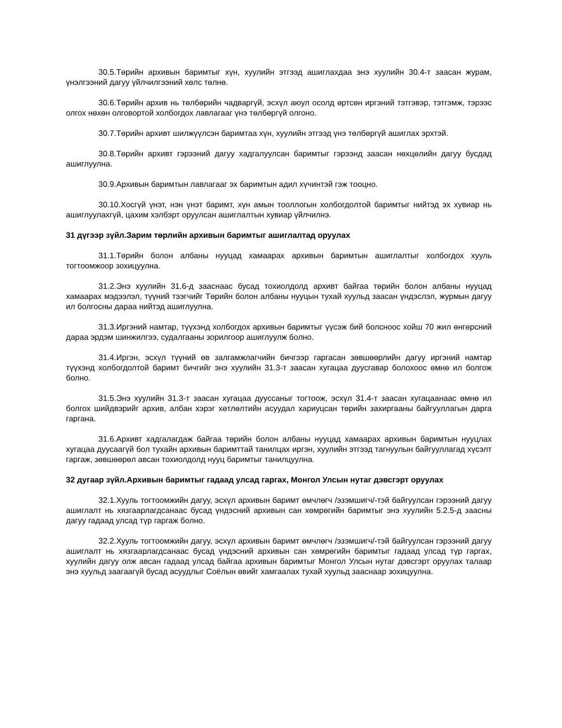30.5.Төрийн архивын баримтыг хүн, хуулийн этгээд ашиглахдаа энэ хуулийн 30.4-т заасан журам, үнэлгээний дагуу үйлчилгээний хөлс төлнө.
30.6.Төрийн архив нь төлбөрийн чадваргүй, эсхүл аюул осолд өртсөн иргэний тэтгэвэр, тэтгэмж, тэрээс олгох нөхөн олговортой холбогдох лавлагааг үнэ төлбөргүй олгоно.
30.7.Төрийн архивт шилжүүлсэн баримтаа хүн, хуулийн этгээд үнэ төлбөргүй ашиглах эрхтэй.
30.8.Төрийн архивт гэрээний дагуу хадгалуулсан баримтыг гэрээнд заасан нөхцөлийн дагуу бусдад ашиглуулна.
30.9.Архивын баримтын лавлагааг эх баримтын адил хүчинтэй гэж тооцно.
30.10.Хосгүй үнэт, нэн үнэт баримт, хүн амын тооллогын холбогдолтой баримтыг нийтэд эх хувиар нь ашиглуулахгүй, цахим хэлбэрт оруулсан ашиглалтын хувиар үйлчилнэ.
31 дүгээр зүйл.Зарим төрлийн архивын баримтыг ашиглалтад оруулах
31.1.Төрийн болон албаны нууцад хамаарах архивын баримтын ашиглалтыг холбогдох хууль тогтоомжоор зохицуулна.
31.2.Энэ хуулийн 31.6-д зааснаас бусад тохиолдолд архивт байгаа төрийн болон албаны нууцад хамаарах мэдээлэл, түүний тээгчийг Төрийн болон албаны нууцын тухай хуульд заасан үндэслэл, журмын дагуу ил болгосны дараа нийтэд ашиглуулна.
31.3.Иргэний намтар, түүхэнд холбогдох архивын баримтыг үүсэж бий болсноос хойш 70 жил өнгөрсний дараа эрдэм шинжилгээ, судалгааны зорилгоор ашиглуулж болно.
31.4.Иргэн, эсхүл түүний өв залгамжлагчийн бичгээр гаргасан зөвшөөрлийн дагуу иргэний намтар түүхэнд холбогдолтой баримт бичгийг энэ хуулийн 31.3-т заасан хугацаа дуусгавар болохоос өмнө ил болгож болно.
31.5.Энэ хуулийн 31.3-т заасан хугацаа дууссаныг тогтоож, эсхүл 31.4-т заасан хугацаанаас өмнө ил болгох шийдвэрийг архив, албан хэрэг хөтлөлтийн асуудал хариуцсан төрийн захиргааны байгууллагын дарга гаргана.
31.6.Архивт хадгалагдаж байгаа төрийн болон албаны нууцад хамаарах архивын баримтын нууцлах хугацаа дуусаагүй бол тухайн архивын баримттай танилцах иргэн, хуулийн этгээд тагнуулын байгууллагад хүсэлт гаргаж, зөвшөөрөл авсан тохиолдолд нууц баримтыг танилцуулна.
32 дугаар зүйл.Архивын баримтыг гадаад улсад гаргах, Монгол Улсын нутаг дэвсгэрт оруулах
32.1.Хууль тогтоомжийн дагуу, эсхүл архивын баримт өмчлөгч /эзэмшигч/-тэй байгуулсан гэрээний дагуу ашиглалт нь хязгаарлагдсанаас бусад үндэсний архивын сан хөмрөгийн баримтыг энэ хуулийн 5.2.5-д заасны дагуу гадаад улсад түр гаргаж болно.
32.2.Хууль тогтоомжийн дагуу, эсхүл архивын баримт өмчлөгч /эзэмшигч/-тэй байгуулсан гэрээний дагуу ашиглалт нь хязгаарлагдсанаас бусад үндэсний архивын сан хөмрөгийн баримтыг гадаад улсад түр гаргах, хуулийн дагуу олж авсан гадаад улсад байгаа архивын баримтыг Монгол Улсын нутаг дэвсгэрт оруулах талаар энэ хуульд заагаагүй бусад асуудлыг Соёлын өвийг хамгаалах тухай хуульд зааснаар зохицуулна.